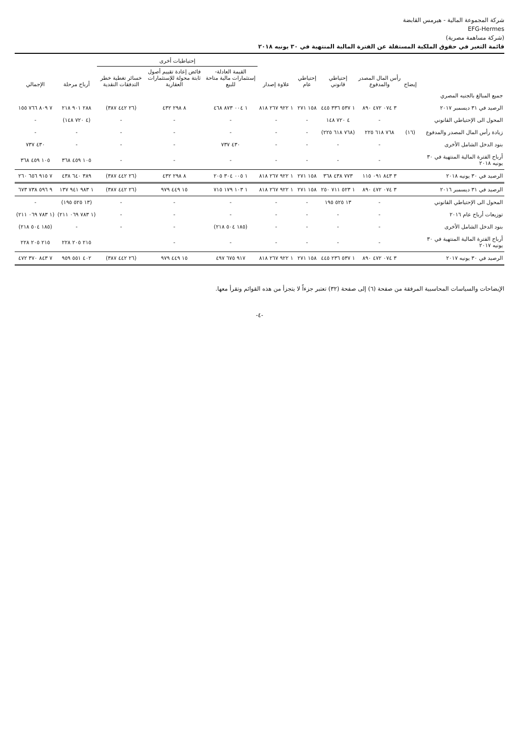شركة المجموعة المالية - هيرمس القابضة
EFG-Hermes
(شركة مساهمة مصرية)
قائمة التغير في حقوق الملكية المستقلة عن الفترة المالية المنتهية في ٣٠ يونيه ٢٠١٨
| | إيضاح | رأس المال المصدر والمدفوع | إحتياطي قانوني | إحتياطي عام | علاوة إصدار | إحتياطيات أخرى | | | أرباح مرحلة | الإجمالي |
| --- | --- | --- | --- | --- | --- | --- | --- | --- | --- | --- |
| | | | | | | القيمة العادلة-إستثمارات مالية متاحة للبيع | فائض إعادة تقييم أصول ثابتة محولة للإستثمارات العقارية | خسائر تغطية خطر التدفقات النقدية | | |
| جميع المبالغ بالجنيه المصري | | | | | | | | | | |
| الرصيد في ٣١ ديسمبر ٢٠١٧ | | ٣ ٠٧٤ ٤٧٢ ٨٩٠ | ١ ٥٣٧ ٣٣٦ ٤٤٥ | ١٥٨ ٢٧١ | ١ ٩٢٢ ٢٦٧ ٨١٨ | ١ ٠٠٤ ٨٧٣ ٤٦٨ | ٨ ٢٩٨ ٤٣٢ | (٢٦ ٤٤٢ ٣٨٧) | ٢٨٨ ٩٠١ ٢١٨ | ٧ ٨٠٩ ٧٦٦ ١٥٥ |
| المحول الى الإحتياطي القانوني | | - | ٤ ٧٢٠ ١٤٨ | - | - | - | - | - | (٤ ٧٢٠ ١٤٨) | - |
| زيادة رأس المال المصدر والمدفوع | (١٦) | ٧٦٨ ٦١٨ ٢٢٥ | (٧٦٨ ٦١٨ ٢٢٥) | - | - | - | - | - | - | - |
| بنود الدخل الشامل الأخرى | | - | - | - | - | ٤٣٠ ٧٣٧ | - | - | - | ٤٣٠ ٧٣٧ |
| أرباح الفترة المالية المنتهية في ٣٠ يونيه ٢٠١٨ | | - | - | - | - | - | - | - | ١٠٥ ٤٥٩ ٣٦٨ | ١٠٥ ٤٥٩ ٣٦٨ |
| الرصيد في ٣٠ يونيه ٢٠١٨ | | ٣ ٨٤٣ ٠٩١ ١١٥ | ٧٧٣ ٤٣٨ ٣٦٨ | ١٥٨ ٢٧١ | ١ ٩٢٢ ٢٦٧ ٨١٨ | ١ ٠٠٥ ٣٠٤ ٢٠٥ | ٨ ٢٩٨ ٤٣٢ | (٢٦ ٤٤٢ ٣٨٧) | ٣٨٩ ٦٤٠ ٤٣٨ | ٧ ٩١٥ ٦٥٦ ٢٦٠ |
| الرصيد في ٣١ ديسمبر ٢٠١٦ | | ٣ ٠٧٤ ٤٧٢ ٨٩٠ | ١ ٥٢٣ ٧١١ ٢٥٠ | ١٥٨ ٢٧١ | ١ ٩٢٢ ٢٦٧ ٨١٨ | ١ ١٠٣ ١٧٩ ٧١٥ | ١٥ ٤٤٩ ٩٧٩ | (٢٦ ٤٤٢ ٣٨٧) | ١ ٩٨٣ ٩٤١ ١٣٧ | ٩ ٥٩٦ ٧٣٨ ٦٧٣ |
| المحول الى الإحتياطي القانوني | | - | ١٣ ٥٢٥ ١٩٥ | - | - | - | - | - | (١٣ ٥٢٥ ١٩٥) | - |
| توزيعات أرباح عام ٢٠١٦ | | - | - | - | - | - | - | - | (١ ٧٨٣ ٠٦٩ ٢١١) | (١ ٧٨٣ ٠٦٩ ٢١١) |
| بنود الدخل الشامل الأخرى | | - | - | - | - | (١٨٥ ٥٠٤ ٢١٨) | - | - | - | (١٨٥ ٥٠٤ ٢١٨) |
| أرباح الفترة المالية المنتهية في ٣٠ يونيه ٢٠١٧ | | - | - | - | - | - | - | | ٢١٥ ٢٠٥ ٢٢٨ | ٢١٥ ٢٠٥ ٢٢٨ |
| الرصيد في ٣٠ يونيه ٢٠١٧ | | ٣ ٠٧٤ ٤٧٢ ٨٩٠ | ١ ٥٣٧ ٢٣٦ ٤٤٥ | ١٥٨ ٢٧١ | ١ ٩٢٢ ٢٦٧ ٨١٨ | ٩١٧ ٦٧٥ ٤٩٧ | ١٥ ٤٤٩ ٩٧٩ | (٢٦ ٤٤٢ ٣٨٧) | ٤٠٢ ٥٥١ ٩٥٩ | ٧ ٨٤٣ ٣٧٠ ٤٧٢ |
الإيضاحات والسياسات المحاسبية المرفقة من صفحة (٦) إلى صفحة (٣٢) تعتبر جزءاً لا يتجزأ من هذه القوائم وتقرأ معها.
-٤-